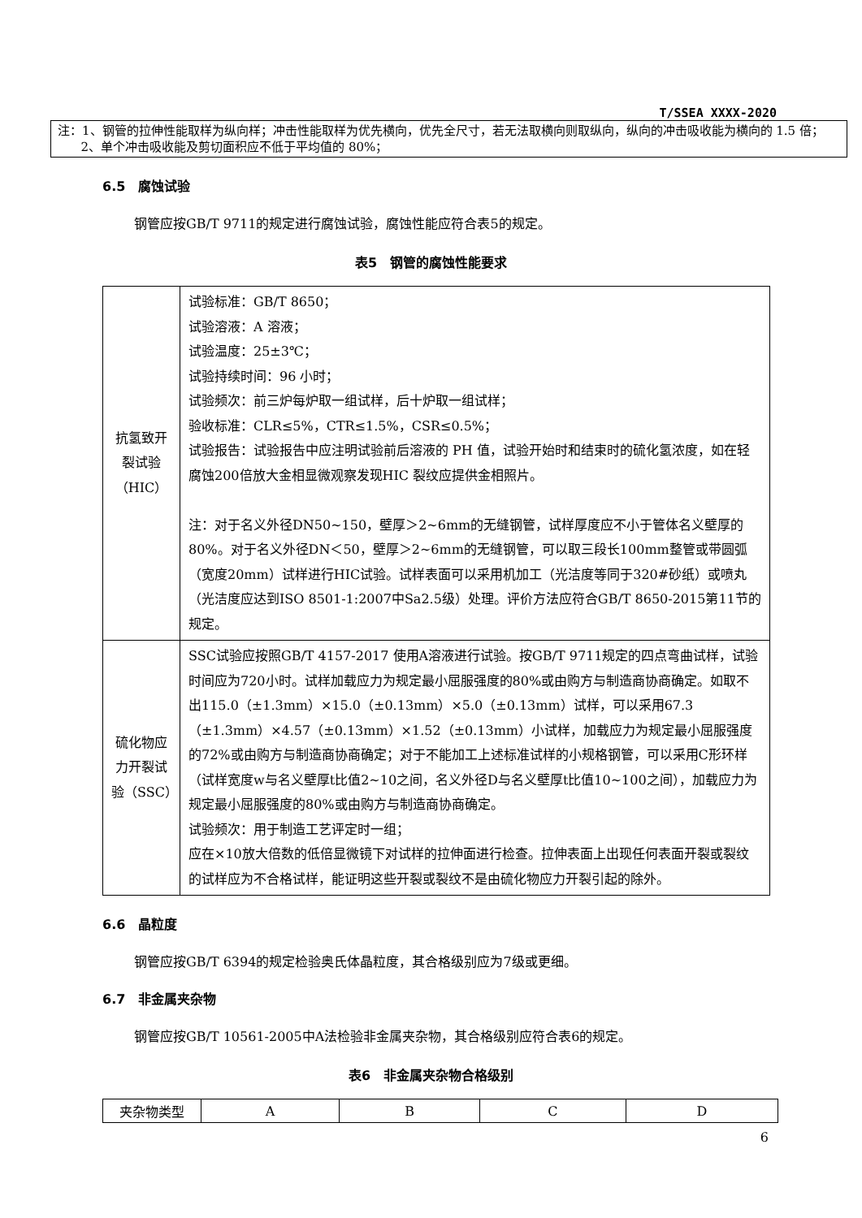T/SSEA XXXX-2020
注：1、钢管的拉伸性能取样为纵向样；冲击性能取样为优先横向，优先全尺寸，若无法取横向则取纵向，纵向的冲击吸收能为横向的 1.5 倍；
2、单个冲击吸收能及剪切面积应不低于平均值的 80%；
6.5　腐蚀试验
钢管应按GB/T 9711的规定进行腐蚀试验，腐蚀性能应符合表5的规定。
表5　钢管的腐蚀性能要求
| 抗氢致开裂试验（HIC） | 试验标准：GB/T 8650； 试验溶液：A 溶液； 试验温度：25±3℃； 试验持续时间：96 小时； 试验频次：前三炉每炉取一组试样，后十炉取一组试样； 验收标准：CLR≤5%，CTR≤1.5%，CSR≤0.5%； 试验报告：试验报告中应注明试验前后溶液的 PH 值，试验开始时和结束时的硫化氢浓度，如在轻腐蚀200倍放大金相显微观察发现HIC 裂纹应提供金相照片。 注：对于名义外径DN50~150，壁厚＞2~6mm的无缝钢管，试样厚度应不小于管体名义壁厚的80%。对于名义外径DN＜50，壁厚＞2~6mm的无缝钢管，可以取三段长100mm整管或带圆弧（宽度20mm）试样进行HIC试验。试样表面可以采用机加工（光洁度等同于320#砂纸）或喷丸（光洁度应达到ISO 8501-1:2007中Sa2.5级）处理。评价方法应符合GB/T 8650-2015第11节的规定。 |
| 硫化物应力开裂试验（SSC） | SSC试验应按照GB/T 4157-2017 使用A溶液进行试验。按GB/T 9711规定的四点弯曲试样，试验时间应为720小时。试样加载应力为规定最小屈服强度的80%或由购方与制造商协商确定。如取不出115.0（±1.3mm）×15.0（±0.13mm）×5.0（±0.13mm）试样，可以采用67.3（±1.3mm）×4.57（±0.13mm）×1.52（±0.13mm）小试样，加载应力为规定最小屈服强度的72%或由购方与制造商协商确定；对于不能加工上述标准试样的小规格钢管，可以采用C形环样（试样宽度w与名义壁厚t比值2~10之间，名义外径D与名义壁厚t比值10~100之间），加载应力为规定最小屈服强度的80%或由购方与制造商协商确定。 试验频次：用于制造工艺评定时一组； 应在×10放大倍数的低倍显微镜下对试样的拉伸面进行检查。拉伸表面上出现任何表面开裂或裂纹的试样应为不合格试样，能证明这些开裂或裂纹不是由硫化物应力开裂引起的除外。 |
6.6　晶粒度
钢管应按GB/T 6394的规定检验奥氏体晶粒度，其合格级别应为7级或更细。
6.7　非金属夹杂物
钢管应按GB/T 10561-2005中A法检验非金属夹杂物，其合格级别应符合表6的规定。
表6　非金属夹杂物合格级别
| 夹杂物类型 | A | B | C | D |
6